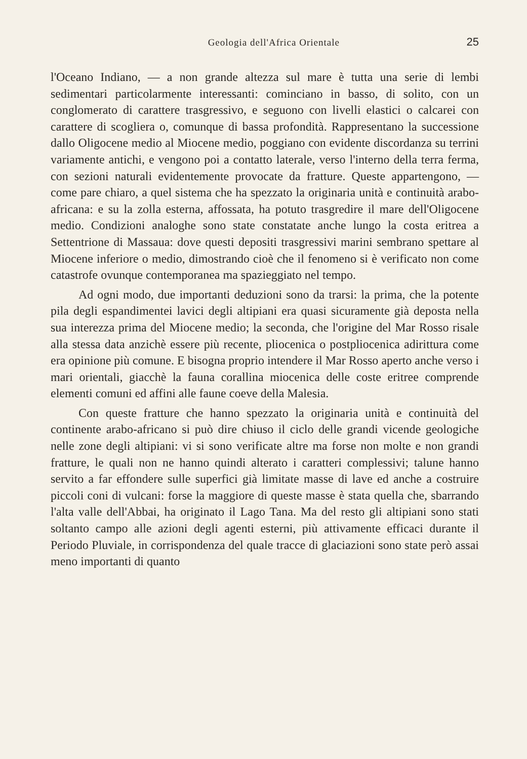Geologia dell'Africa Orientale 25
l'Oceano Indiano, — a non grande altezza sul mare è tutta una serie di lembi sedimentari particolarmente interessanti: cominciano in basso, di solito, con un conglomerato di carattere trasgressivo, e seguono con livelli elastici o calcarei con carattere di scogliera o, comunque di bassa profondità. Rappresentano la successione dallo Oligocene medio al Miocene medio, poggiano con evidente discordanza su terrini variamente antichi, e vengono poi a contatto laterale, verso l'interno della terra ferma, con sezioni naturali evidentemente provocate da fratture. Queste appartengono, — come pare chiaro, a quel sistema che ha spezzato la originaria unità e continuità arabo-africana: e su la zolla esterna, affossata, ha potuto trasgredire il mare dell'Oligocene medio. Condizioni analoghe sono state constatate anche lungo la costa eritrea a Settentrione di Massaua: dove questi depositi trasgressivi marini sembrano spettare al Miocene inferiore o medio, dimostrando cioè che il fenomeno si è verificato non come catastrofe ovunque contemporanea ma spazieggiato nel tempo.
Ad ogni modo, due importanti deduzioni sono da trarsi: la prima, che la potente pila degli espandimentei lavici degli altipiani era quasi sicuramente già deposta nella sua interezza prima del Miocene medio; la seconda, che l'origine del Mar Rosso risale alla stessa data anzichè essere più recente, pliocenica o postpliocenica adirittura come era opinione più comune. E bisogna proprio intendere il Mar Rosso aperto anche verso i mari orientali, giacchè la fauna corallina miocenica delle coste eritree comprende elementi comuni ed affini alle faune coeve della Malesia.
Con queste fratture che hanno spezzato la originaria unità e continuità del continente arabo-africano si può dire chiuso il ciclo delle grandi vicende geologiche nelle zone degli altipiani: vi si sono verificate altre ma forse non molte e non grandi fratture, le quali non ne hanno quindi alterato i caratteri complessivi; talune hanno servito a far effondere sulle superfici già limitate masse di lave ed anche a costruire piccoli coni di vulcani: forse la maggiore di queste masse è stata quella che, sbarrando l'alta valle dell'Abbai, ha originato il Lago Tana. Ma del resto gli altipiani sono stati soltanto campo alle azioni degli agenti esterni, più attivamente efficaci durante il Periodo Pluviale, in corrispondenza del quale tracce di glaciazioni sono state però assai meno importanti di quanto